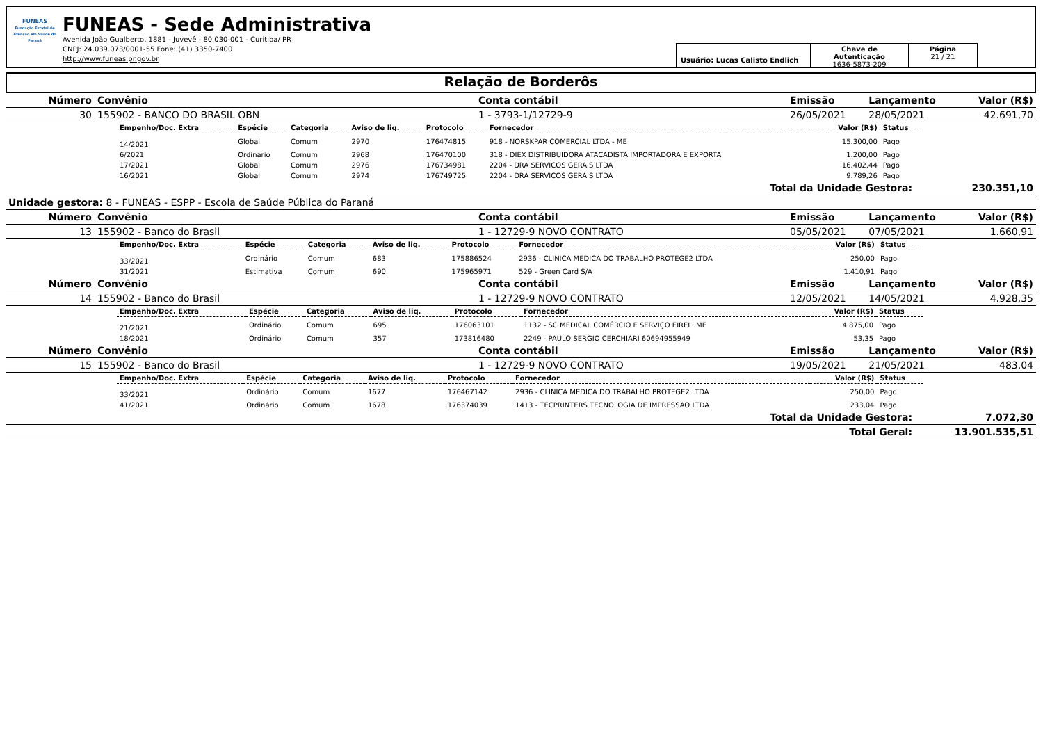FUNEAS
Fundação Estatal de Atenção em Saúde do Paraná
FUNEAS - Sede Administrativa
Avenida João Gualberto, 1881 - Juvevê - 80.030-001 - Curitiba/ PR
CNPJ: 24.039.073/0001-55 Fone: (41) 3350-7400
http://www.funeas.pr.gov.br
Usuário: Lucas Calisto Endlich
Chave de Autenticação
1636-5873-209
Página
21 / 21
Relação de Borderôs
| Número | Convênio | Conta contábil | Emissão | Lançamento | Valor (R$) |
| --- | --- | --- | --- | --- | --- |
| 30 | 155902 - BANCO DO BRASIL OBN | 1 - 3793-1/12729-9 | 26/05/2021 | 28/05/2021 | 42.691,70 |
| Empenho/Doc. Extra | Espécie | Categoria | Aviso de liq. | Protocolo | Fornecedor | Valor (R$) | Status |
| --- | --- | --- | --- | --- | --- | --- | --- |
| 14/2021 | Global | Comum | 2970 | 176474815 | 918 - NORSKPAR COMERCIAL LTDA - ME | 15.300,00 | Pago |
| 6/2021 | Ordinário | Comum | 2968 | 176470100 | 318 - DIEX DISTRIBUIDORA ATACADISTA IMPORTADORA E EXPORTA | 1.200,00 | Pago |
| 17/2021 | Global | Comum | 2976 | 176734981 | 2204 - DRA SERVICOS GERAIS LTDA | 16.402,44 | Pago |
| 16/2021 | Global | Comum | 2974 | 176749725 | 2204 - DRA SERVICOS GERAIS LTDA | 9.789,26 | Pago |
| Total da Unidade Gestora: | 230.351,10 |
| Unidade gestora: 8 - FUNEAS - ESPP - Escola de Saúde Pública do Paraná | |
| Número | Convênio | Conta contábil | Emissão | Lançamento | Valor (R$) |
| --- | --- | --- | --- | --- | --- |
| 13 | 155902 - Banco do Brasil | 1 - 12729-9 NOVO CONTRATO | 05/05/2021 | 07/05/2021 | 1.660,91 |
| Empenho/Doc. Extra | Espécie | Categoria | Aviso de liq. | Protocolo | Fornecedor | Valor (R$) | Status |
| --- | --- | --- | --- | --- | --- | --- | --- |
| 33/2021 | Ordinário | Comum | 683 | 175886524 | 2936 - CLINICA MEDICA DO TRABALHO PROTEGE2 LTDA | 250,00 | Pago |
| 31/2021 | Estimativa | Comum | 690 | 175965971 | 529 - Green Card S/A | 1.410,91 | Pago |
| Número | Convênio | Conta contábil | Emissão | Lançamento | Valor (R$) |
| --- | --- | --- | --- | --- | --- |
| 14 | 155902 - Banco do Brasil | 1 - 12729-9 NOVO CONTRATO | 12/05/2021 | 14/05/2021 | 4.928,35 |
| Empenho/Doc. Extra | Espécie | Categoria | Aviso de liq. | Protocolo | Fornecedor | Valor (R$) | Status |
| --- | --- | --- | --- | --- | --- | --- | --- |
| 21/2021 | Ordinário | Comum | 695 | 176063101 | 1132 - SC MEDICAL COMÉRCIO E SERVIÇO EIRELI ME | 4.875,00 | Pago |
| 18/2021 | Ordinário | Comum | 357 | 173816480 | 2249 - PAULO SERGIO CERCHIARI 60694955949 | 53,35 | Pago |
| Número | Convênio | Conta contábil | Emissão | Lançamento | Valor (R$) |
| --- | --- | --- | --- | --- | --- |
| 15 | 155902 - Banco do Brasil | 1 - 12729-9 NOVO CONTRATO | 19/05/2021 | 21/05/2021 | 483,04 |
| Empenho/Doc. Extra | Espécie | Categoria | Aviso de liq. | Protocolo | Fornecedor | Valor (R$) | Status |
| --- | --- | --- | --- | --- | --- | --- | --- |
| 33/2021 | Ordinário | Comum | 1677 | 176467142 | 2936 - CLINICA MEDICA DO TRABALHO PROTEGE2 LTDA | 250,00 | Pago |
| 41/2021 | Ordinário | Comum | 1678 | 176374039 | 1413 - TECPRINTERS TECNOLOGIA DE IMPRESSAO LTDA | 233,04 | Pago |
| Total da Unidade Gestora: | 7.072,30 |
| Total Geral: | 13.901.535,51 |